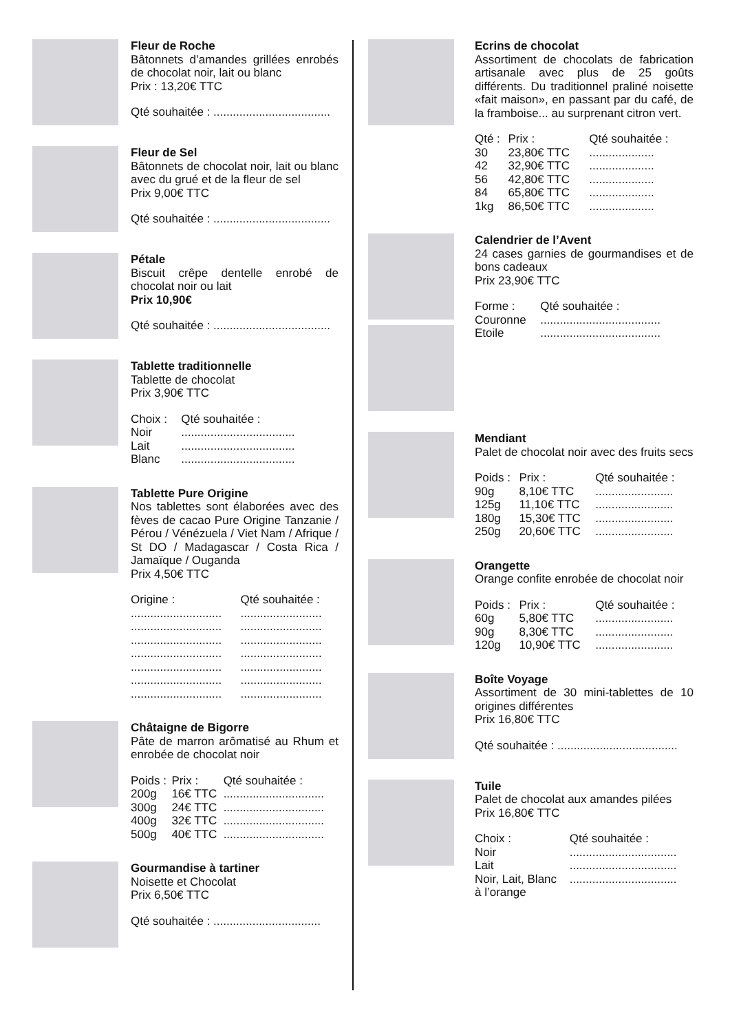Fleur de Roche
Bâtonnets d’amandes grillées enrobés de chocolat noir, lait ou blanc
Prix : 13,20€ TTC
Qté souhaitée : ....................................
Fleur de Sel
Bâtonnets de chocolat noir, lait ou blanc avec du grué et de la fleur de sel
Prix 9,00€ TTC
Qté souhaitée : ....................................
Pétale
Biscuit crêpe dentelle enrobé de chocolat noir ou lait
Prix 10,90€
Qté souhaitée : ....................................
Tablette traditionnelle
Tablette de chocolat
Prix 3,90€ TTC
| Choix : | Qté souhaitée : |
| --- | --- |
| Noir | ................................... |
| Lait | ................................... |
| Blanc | ................................... |
Tablette Pure Origine
Nos tablettes sont élaborées avec des fèves de cacao Pure Origine Tanzanie / Pérou / Vénézuela / Viet Nam / Afrique / St DO / Madagascar / Costa Rica / Jamaïque / Ouganda
Prix 4,50€ TTC
| Origine : | Qté souhaitée : |
| --- | --- |
| ............................ | ......................... |
| ............................ | ......................... |
| ............................ | ......................... |
| ............................ | ......................... |
| ............................ | ......................... |
| ............................ | ......................... |
| ............................ | ......................... |
Châtaigne de Bigorre
Pâte de marron arômatisé au Rhum et enrobée de chocolat noir
| Poids : | Prix : | Qté souhaitée : |
| --- | --- | --- |
| 200g | 16€ TTC | ............................... |
| 300g | 24€ TTC | ............................... |
| 400g | 32€ TTC | ............................... |
| 500g | 40€ TTC | ............................... |
Gourmandise à tartiner
Noisette et Chocolat
Prix 6,50€ TTC
Qté souhaitée : .................................
Ecrins de chocolat
Assortiment de chocolats de fabrication artisanale avec plus de 25 goûts différents. Du traditionnel praliné noisette «fait maison», en passant par du café, de la framboise... au surprenant citron vert.
| Qté : | Prix : | Qté souhaitée : |
| --- | --- | --- |
| 30 | 23,80€ TTC | .................... |
| 42 | 32,90€ TTC | .................... |
| 56 | 42,80€ TTC | .................... |
| 84 | 65,80€ TTC | .................... |
| 1kg | 86,50€ TTC | .................... |
Calendrier de l’Avent
24 cases garnies de gourmandises et de bons cadeaux
Prix 23,90€ TTC
| Forme : | Qté souhaitée : |
| --- | --- |
| Couronne | ..................................... |
| Etoile | ..................................... |
Mendiant
Palet de chocolat noir avec des fruits secs
| Poids : | Prix : | Qté souhaitée : |
| --- | --- | --- |
| 90g | 8,10€ TTC | ........................ |
| 125g | 11,10€ TTC | ........................ |
| 180g | 15,30€ TTC | ........................ |
| 250g | 20,60€ TTC | ........................ |
Orangette
Orange confite enrobée de chocolat noir
| Poids : | Prix : | Qté souhaitée : |
| --- | --- | --- |
| 60g | 5,80€ TTC | ........................ |
| 90g | 8,30€ TTC | ........................ |
| 120g | 10,90€ TTC | ........................ |
Boîte Voyage
Assortiment de 30 mini-tablettes de 10 origines différentes
Prix 16,80€ TTC
Qté souhaitée : .....................................
Tuile
Palet de chocolat aux amandes pilées
Prix 16,80€ TTC
| Choix : | Qté souhaitée : |
| --- | --- |
| Noir | ................................. |
| Lait | ................................. |
| Noir, Lait, Blanc | ................................. |
| à l’orange | |